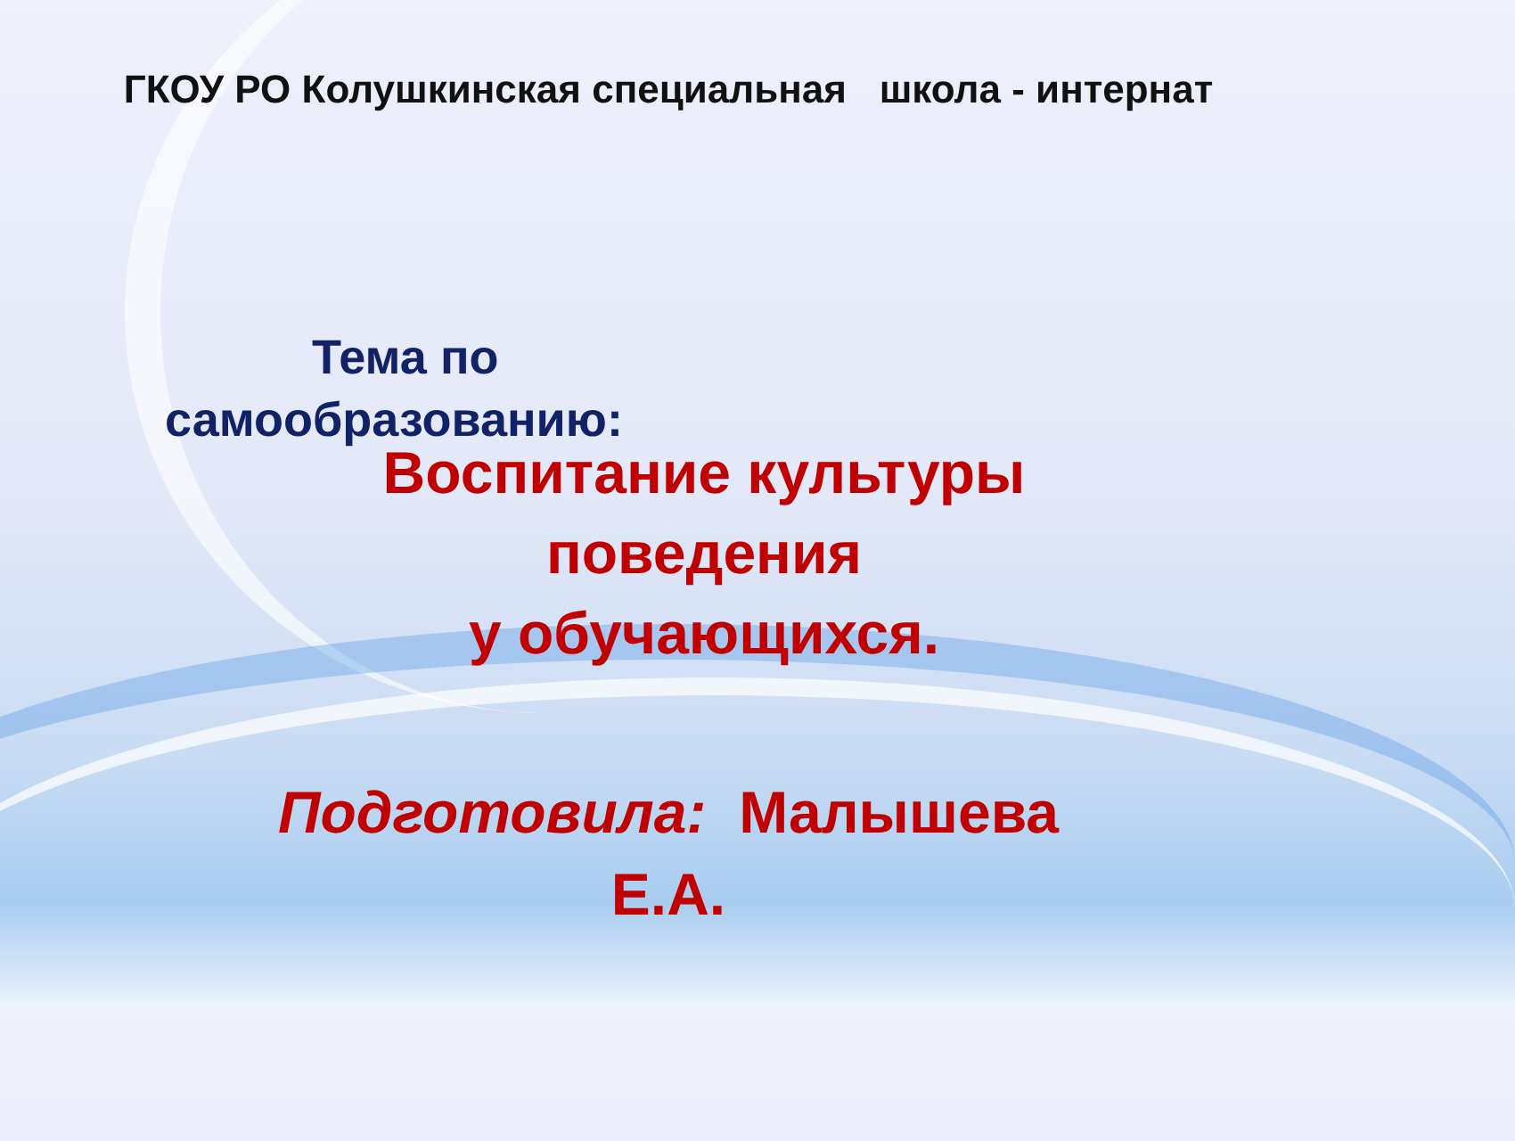ГКОУ РО Колушкинская специальная школа - интернат
Тема по
самообразованию:
Воспитание культуры
поведения
у обучающихся.
Подготовила: Малышева
Е.А.